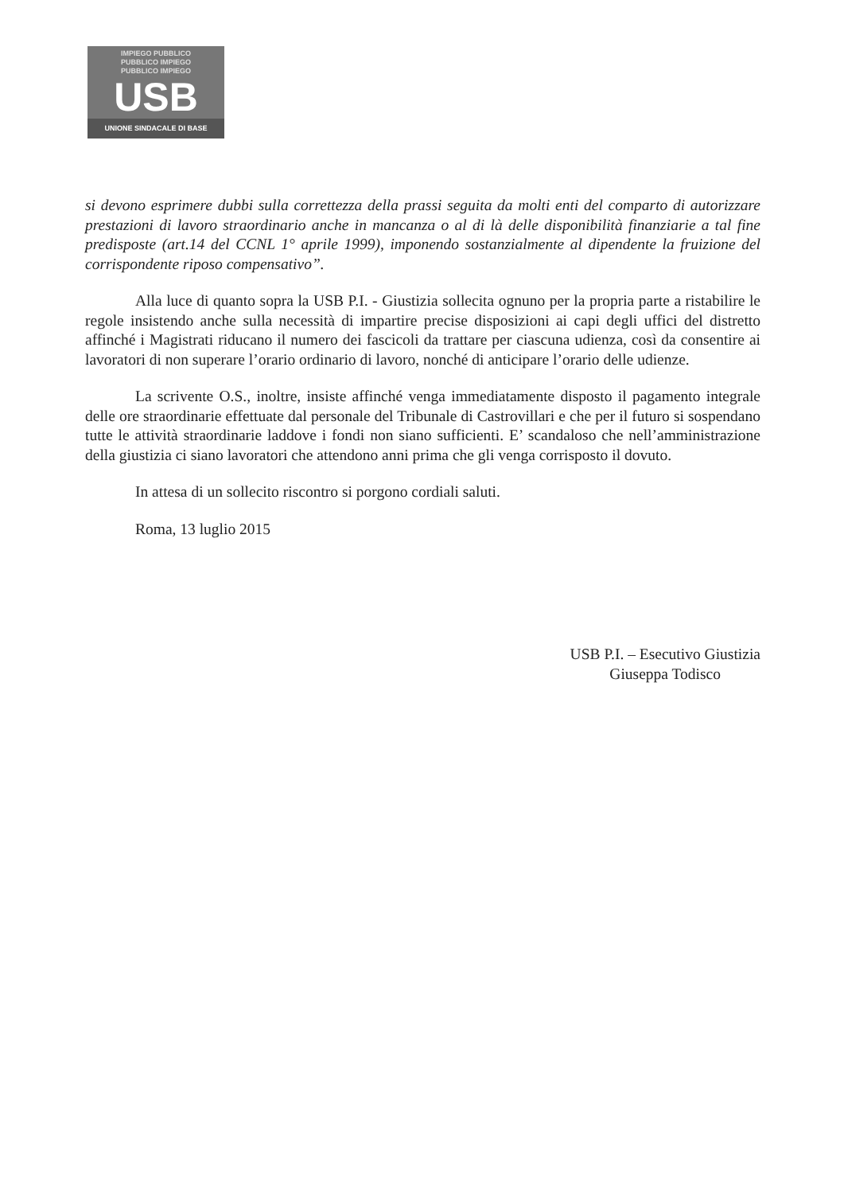IMPIEGO PUBBLICO
PUBBLICO IMPIEGO
PUBBLICO IMPIEGO
USB
UNIONE SINDACALE DI BASE
si devono esprimere dubbi sulla correttezza della prassi seguita da molti enti del comparto di autorizzare prestazioni di lavoro straordinario anche in mancanza o al di là delle disponibilità finanziarie a tal fine predisposte (art.14 del CCNL 1° aprile 1999), imponendo sostanzialmente al dipendente la fruizione del corrispondente riposo compensativo”.
Alla luce di quanto sopra la USB P.I. - Giustizia sollecita ognuno per la propria parte a ristabilire le regole insistendo anche sulla necessità di impartire precise disposizioni ai capi degli uffici del distretto affinché i Magistrati riducano il numero dei fascicoli da trattare per ciascuna udienza, così da consentire ai lavoratori di non superare l’orario ordinario di lavoro, nonché di anticipare l’orario delle udienze.
La scrivente O.S., inoltre, insiste affinché venga immediatamente disposto il pagamento integrale delle ore straordinarie effettuate dal personale del Tribunale di Castrovillari e che per il futuro si sospendano tutte le attività straordinarie laddove i fondi non siano sufficienti. E’ scandaloso che nell’amministrazione della giustizia ci siano lavoratori che attendono anni prima che gli venga corrisposto il dovuto.
In attesa di un sollecito riscontro si porgono cordiali saluti.
Roma, 13 luglio 2015
USB P.I. – Esecutivo Giustizia
Giuseppa Todisco